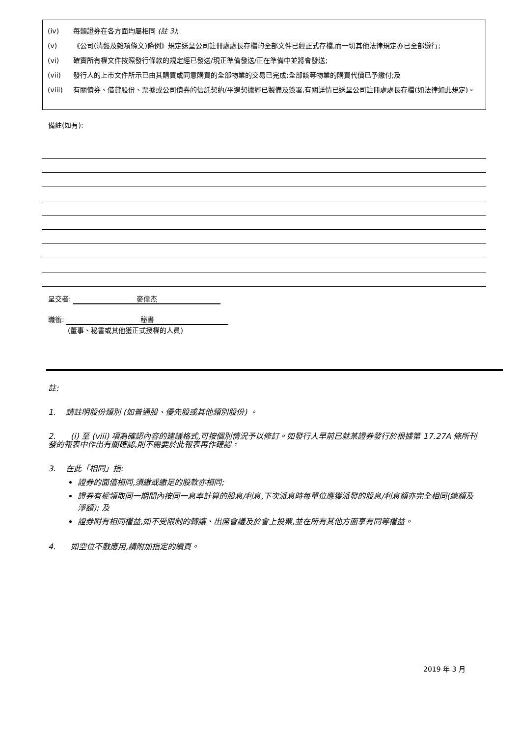(iv) 每類證券在各方面均屬相同 (註 3);
(v) 《公司(清盤及雜項條文)條例》規定送呈公司註冊處處長存檔的全部文件已經正式存檔,而一切其他法律規定亦已全部遵行;
(vi) 確實所有權文件按照發行條款的規定經已發送/現正準備發送/正在準備中並將會發送;
(vii) 發行人的上市文件所示已由其購買或同意購買的全部物業的交易已完成;全部該等物業的購買代價已予繳付;及
(viii) 有關債券、借貸股份、票據或公司債券的信託契約/平邊契據經已製備及簽署,有關詳情已送呈公司註冊處處長存檔(如法律如此規定)。
備註(如有):
呈交者: 麥偉杰
職銜: 秘書
(董事、秘書或其他獲正式授權的人員)
註:
1. 請註明股份類別 (如普通股、優先股或其他類別股份) 。
2. (i) 至 (viii) 項為確認內容的建議格式,可按個別情況予以修訂。如發行人早前已就某證券發行於根據第 17.27A 條所刊發的報表中作出有關確認,則不需要於此報表再作確認。
3. 在此「相同」指:
證券的面值相同,須繳或繳足的股款亦相同;
證券有權領取同一期間內按同一息率計算的股息/利息,下次派息時每單位應獲派發的股息/利息額亦完全相同(總額及淨額); 及
證券附有相同權益,如不受限制的轉讓、出席會議及於會上投票,並在所有其他方面享有同等權益。
4. 如空位不敷應用,請附加指定的續頁。
2019 年 3 月